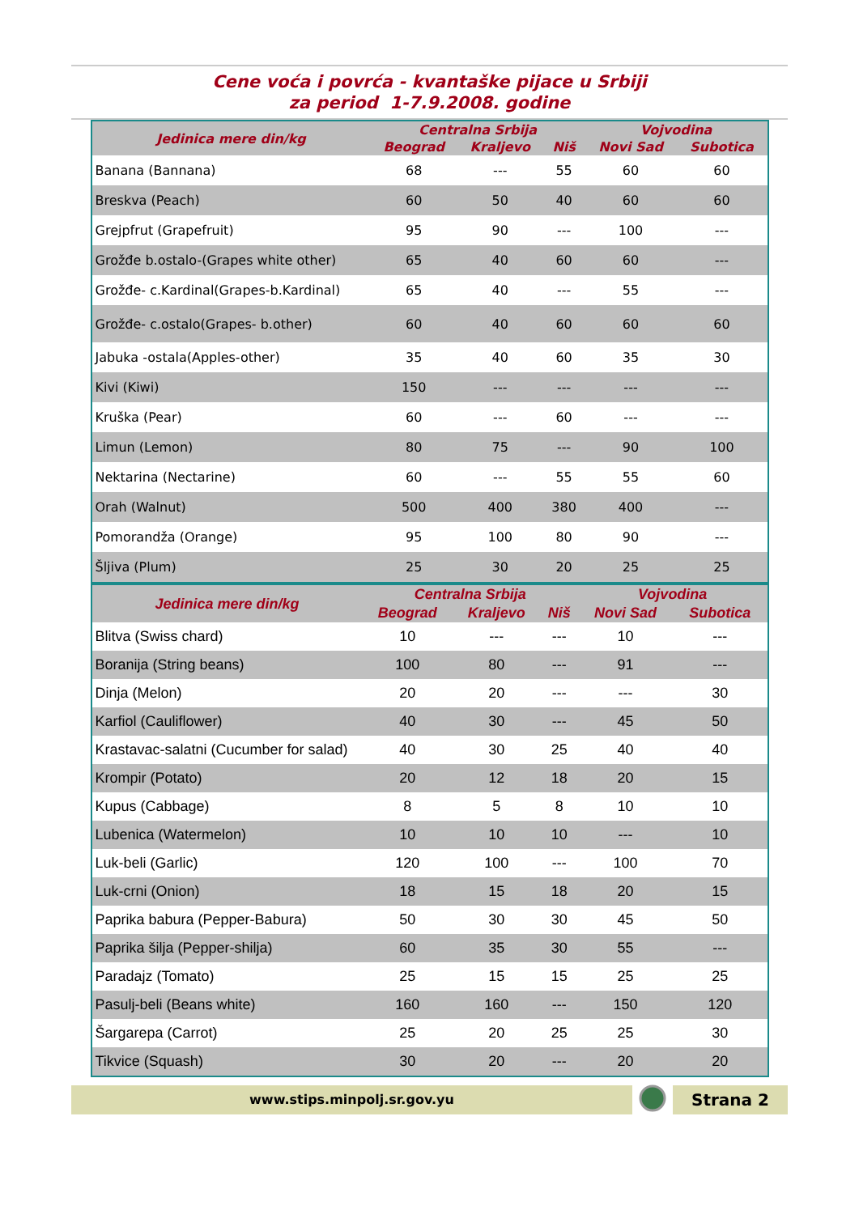Cene voća i povrća - kvantaške pijace u Srbiji
za period 1-7.9.2008. godine
| Jedinica mere din/kg | Centralna Srbija | | | Vojvodina | |
| --- | --- | --- | --- | --- | --- |
| | Beograd | Kraljevo | Niš | Novi Sad | Subotica |
| Banana (Bannana) | 68 | --- | 55 | 60 | 60 |
| Breskva (Peach) | 60 | 50 | 40 | 60 | 60 |
| Grejpfrut (Grapefruit) | 95 | 90 | --- | 100 | --- |
| Grožđe b.ostalo-(Grapes white other) | 65 | 40 | 60 | 60 | --- |
| Grožđe- c.Kardinal(Grapes-b.Kardinal) | 65 | 40 | --- | 55 | --- |
| Grožđe- c.ostalo(Grapes- b.other) | 60 | 40 | 60 | 60 | 60 |
| Jabuka -ostala(Apples-other) | 35 | 40 | 60 | 35 | 30 |
| Kivi (Kiwi) | 150 | --- | --- | --- | --- |
| Kruška (Pear) | 60 | --- | 60 | --- | --- |
| Limun (Lemon) | 80 | 75 | --- | 90 | 100 |
| Nektarina (Nectarine) | 60 | --- | 55 | 55 | 60 |
| Orah (Walnut) | 500 | 400 | 380 | 400 | --- |
| Pomorandža (Orange) | 95 | 100 | 80 | 90 | --- |
| Šljiva (Plum) | 25 | 30 | 20 | 25 | 25 |
| Jedinica mere din/kg | Centralna Srbija | | | Vojvodina | |
| --- | --- | --- | --- | --- | --- |
| | Beograd | Kraljevo | Niš | Novi Sad | Subotica |
| Blitva (Swiss chard) | 10 | --- | --- | 10 | --- |
| Boranija (String beans) | 100 | 80 | --- | 91 | --- |
| Dinja (Melon) | 20 | 20 | --- | --- | 30 |
| Karfiol (Cauliflower) | 40 | 30 | --- | 45 | 50 |
| Krastavac-salatni (Cucumber for salad) | 40 | 30 | 25 | 40 | 40 |
| Krompir (Potato) | 20 | 12 | 18 | 20 | 15 |
| Kupus (Cabbage) | 8 | 5 | 8 | 10 | 10 |
| Lubenica (Watermelon) | 10 | 10 | 10 | --- | 10 |
| Luk-beli (Garlic) | 120 | 100 | --- | 100 | 70 |
| Luk-crni (Onion) | 18 | 15 | 18 | 20 | 15 |
| Paprika babura (Pepper-Babura) | 50 | 30 | 30 | 45 | 50 |
| Paprika šilja (Pepper-shilja) | 60 | 35 | 30 | 55 | --- |
| Paradajz (Tomato) | 25 | 15 | 15 | 25 | 25 |
| Pasulj-beli (Beans white) | 160 | 160 | --- | 150 | 120 |
| Šargarepa (Carrot) | 25 | 20 | 25 | 25 | 30 |
| Tikvice (Squash) | 30 | 20 | --- | 20 | 20 |
www.stips.minpolj.sr.gov.yu
Strana 2